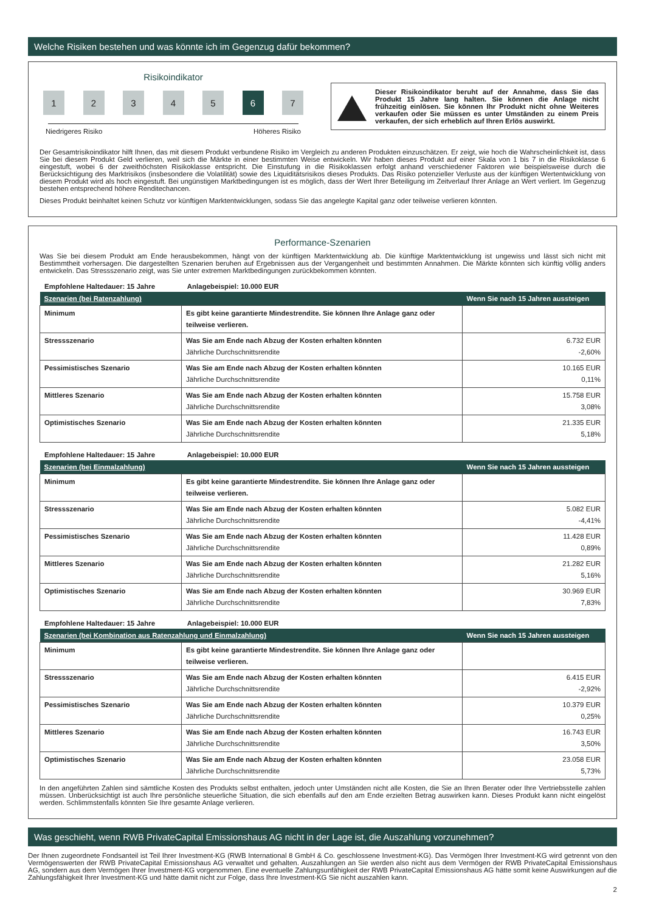Welche Risiken bestehen und was könnte ich im Gegenzug dafür bekommen?
Risikoindikator
1 2 3 4 5 6 7
Niedrigeres Risiko Höheres Risiko
Dieser Risikoindikator beruht auf der Annahme, dass Sie das Produkt 15 Jahre lang halten. Sie können die Anlage nicht frühzeitig einlösen. Sie können Ihr Produkt nicht ohne Weiteres verkaufen oder Sie müssen es unter Umständen zu einem Preis verkaufen, der sich erheblich auf Ihren Erlös auswirkt.
Der Gesamtrisikoindikator hilft Ihnen, das mit diesem Produkt verbundene Risiko im Vergleich zu anderen Produkten einzuschätzen. Er zeigt, wie hoch die Wahrscheinlichkeit ist, dass Sie bei diesem Produkt Geld verlieren, weil sich die Märkte in einer bestimmten Weise entwickeln. Wir haben dieses Produkt auf einer Skala von 1 bis 7 in die Risikoklasse 6 eingestuft, wobei 6 der zweithöchsten Risikoklasse entspricht. Die Einstufung in die Risikoklassen erfolgt anhand verschiedener Faktoren wie beispielsweise durch die Berücksichtigung des Marktrisikos (insbesondere die Volatilität) sowie des Liquiditätsrisikos dieses Produkts. Das Risiko potenzieller Verluste aus der künftigen Wertentwicklung von diesem Produkt wird als hoch eingestuft. Bei ungünstigen Marktbedingungen ist es möglich, dass der Wert Ihrer Beteiligung im Zeitverlauf Ihrer Anlage an Wert verliert. Im Gegenzug bestehen entsprechend höhere Renditechancen.
Dieses Produkt beinhaltet keinen Schutz vor künftigen Marktentwicklungen, sodass Sie das angelegte Kapital ganz oder teilweise verlieren könnten.
Performance-Szenarien
Was Sie bei diesem Produkt am Ende herausbekommen, hängt von der künftigen Marktentwicklung ab. Die künftige Marktentwicklung ist ungewiss und lässt sich nicht mit Bestimmtheit vorhersagen. Die dargestellten Szenarien beruhen auf Ergebnissen aus der Vergangenheit und bestimmten Annahmen. Die Märkte könnten sich künftig völlig anders entwickeln. Das Stressszenario zeigt, was Sie unter extremen Marktbedingungen zurückbekommen könnten.
Empfohlene Haltedauer: 15 Jahre Anlagebeispiel: 10.000 EUR
| Szenarien (bei Ratenzahlung) | | Wenn Sie nach 15 Jahren aussteigen |
| --- | --- | --- |
| Minimum | Es gibt keine garantierte Mindestrendite. Sie können Ihre Anlage ganz oder teilweise verlieren. | |
| Stressszenario | Was Sie am Ende nach Abzug der Kosten erhalten könnten Jährliche Durchschnittsrendite | 6.732 EUR -2,60% |
| Pessimistisches Szenario | Was Sie am Ende nach Abzug der Kosten erhalten könnten Jährliche Durchschnittsrendite | 10.165 EUR 0,11% |
| Mittleres Szenario | Was Sie am Ende nach Abzug der Kosten erhalten könnten Jährliche Durchschnittsrendite | 15.758 EUR 3,08% |
| Optimistisches Szenario | Was Sie am Ende nach Abzug der Kosten erhalten könnten Jährliche Durchschnittsrendite | 21.335 EUR 5,18% |
Empfohlene Haltedauer: 15 Jahre Anlagebeispiel: 10.000 EUR
| Szenarien (bei Einmalzahlung) | | Wenn Sie nach 15 Jahren aussteigen |
| --- | --- | --- |
| Minimum | Es gibt keine garantierte Mindestrendite. Sie können Ihre Anlage ganz oder teilweise verlieren. | |
| Stressszenario | Was Sie am Ende nach Abzug der Kosten erhalten könnten Jährliche Durchschnittsrendite | 5.082 EUR -4,41% |
| Pessimistisches Szenario | Was Sie am Ende nach Abzug der Kosten erhalten könnten Jährliche Durchschnittsrendite | 11.428 EUR 0,89% |
| Mittleres Szenario | Was Sie am Ende nach Abzug der Kosten erhalten könnten Jährliche Durchschnittsrendite | 21.282 EUR 5,16% |
| Optimistisches Szenario | Was Sie am Ende nach Abzug der Kosten erhalten könnten Jährliche Durchschnittsrendite | 30.969 EUR 7,83% |
Empfohlene Haltedauer: 15 Jahre Anlagebeispiel: 10.000 EUR
| Szenarien (bei Kombination aus Ratenzahlung und Einmalzahlung) | | Wenn Sie nach 15 Jahren aussteigen |
| --- | --- | --- |
| Minimum | Es gibt keine garantierte Mindestrendite. Sie können Ihre Anlage ganz oder teilweise verlieren. | |
| Stressszenario | Was Sie am Ende nach Abzug der Kosten erhalten könnten Jährliche Durchschnittsrendite | 6.415 EUR -2,92% |
| Pessimistisches Szenario | Was Sie am Ende nach Abzug der Kosten erhalten könnten Jährliche Durchschnittsrendite | 10.379 EUR 0,25% |
| Mittleres Szenario | Was Sie am Ende nach Abzug der Kosten erhalten könnten Jährliche Durchschnittsrendite | 16.743 EUR 3,50% |
| Optimistisches Szenario | Was Sie am Ende nach Abzug der Kosten erhalten könnten Jährliche Durchschnittsrendite | 23.058 EUR 5,73% |
In den angeführten Zahlen sind sämtliche Kosten des Produkts selbst enthalten, jedoch unter Umständen nicht alle Kosten, die Sie an Ihren Berater oder Ihre Vertriebsstelle zahlen müssen. Unberücksichtigt ist auch Ihre persönliche steuerliche Situation, die sich ebenfalls auf den am Ende erzielten Betrag auswirken kann. Dieses Produkt kann nicht eingelöst werden. Schlimmstenfalls könnten Sie Ihre gesamte Anlage verlieren.
Was geschieht, wenn RWB PrivateCapital Emissionshaus AG nicht in der Lage ist, die Auszahlung vorzunehmen?
Der Ihnen zugeordnete Fondsanteil ist Teil Ihrer Investment-KG (RWB International 8 GmbH & Co. geschlossene Investment-KG). Das Vermögen Ihrer Investment-KG wird getrennt von den Vermögenswerten der RWB PrivateCapital Emissionshaus AG verwaltet und gehalten. Auszahlungen an Sie werden also nicht aus dem Vermögen der RWB PrivateCapital Emissionshaus AG, sondern aus dem Vermögen Ihrer Investment-KG vorgenommen. Eine eventuelle Zahlungsunfähigkeit der RWB PrivateCapital Emissionshaus AG hätte somit keine Auswirkungen auf die Zahlungsfähigkeit Ihrer Investment-KG und hätte damit nicht zur Folge, dass Ihre Investment-KG Sie nicht auszahlen kann.
2